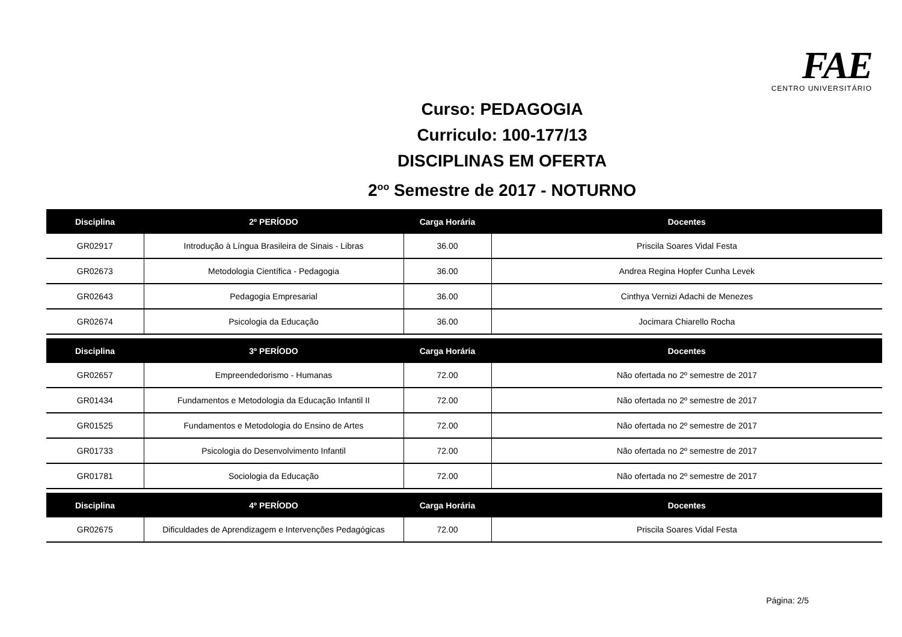FAE CENTRO UNIVERSITÁRIO
Curso: PEDAGOGIA
Curriculo: 100-177/13
DISCIPLINAS EM OFERTA
2<sup>oo</sup> Semestre de 2017 - NOTURNO
| Disciplina | 2º PERÍODO | Carga Horária | Docentes |
| --- | --- | --- | --- |
| GR02917 | Introdução à Língua Brasileira de Sinais - Libras | 36.00 | Priscila Soares Vidal Festa |
| GR02673 | Metodologia Científica - Pedagogia | 36.00 | Andrea Regina Hopfer Cunha Levek |
| GR02643 | Pedagogia Empresarial | 36.00 | Cinthya Vernizi Adachi de Menezes |
| GR02674 | Psicologia da Educação | 36.00 | Jocimara Chiarello Rocha |
| Disciplina | 3º PERÍODO | Carga Horária | Docentes |
| GR02657 | Empreendedorismo - Humanas | 72.00 | Não ofertada no 2º semestre de 2017 |
| GR01434 | Fundamentos e Metodologia da Educação Infantil II | 72.00 | Não ofertada no 2º semestre de 2017 |
| GR01525 | Fundamentos e Metodologia do Ensino de Artes | 72.00 | Não ofertada no 2º semestre de 2017 |
| GR01733 | Psicologia do Desenvolvimento Infantil | 72.00 | Não ofertada no 2º semestre de 2017 |
| GR01781 | Sociologia da Educação | 72.00 | Não ofertada no 2º semestre de 2017 |
| Disciplina | 4º PERÍODO | Carga Horária | Docentes |
| GR02675 | Dificuldades de Aprendizagem e Intervenções Pedagógicas | 72.00 | Priscila Soares Vidal Festa |
Página: 2/5